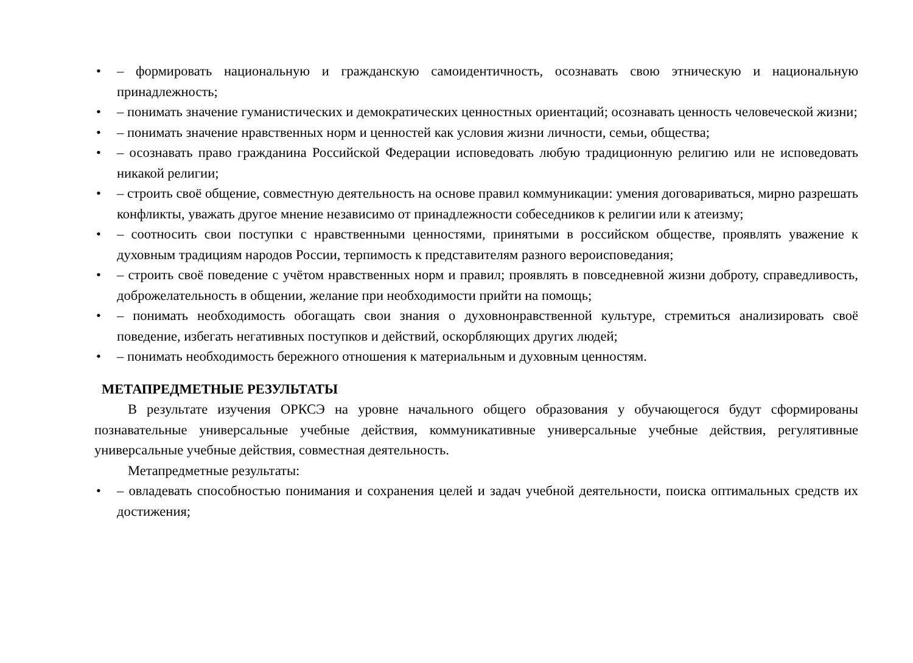• – формировать национальную и гражданскую самоидентичность, осознавать свою этническую и национальную принадлежность;
• – понимать значение гуманистических и демократических ценностных ориентаций; осознавать ценность человеческой жизни;
• – понимать значение нравственных норм и ценностей как условия жизни личности, семьи, общества;
• – осознавать право гражданина Российской Федерации исповедовать любую традиционную религию или не исповедовать никакой религии;
• – строить своё общение, совместную деятельность на основе правил коммуникации: умения договариваться, мирно разрешать конфликты, уважать другое мнение независимо от принадлежности собеседников к религии или к атеизму;
• – соотносить свои поступки с нравственными ценностями, принятыми в российском обществе, проявлять уважение к духовным традициям народов России, терпимость к представителям разного вероисповедания;
• – строить своё поведение с учётом нравственных норм и правил; проявлять в повседневной жизни доброту, справедливость, доброжелательность в общении, желание при необходимости прийти на помощь;
• – понимать необходимость обогащать свои знания о духовнонравственной культуре, стремиться анализировать своё поведение, избегать негативных поступков и действий, оскорбляющих других людей;
• – понимать необходимость бережного отношения к материальным и духовным ценностям.
МЕТАПРЕДМЕТНЫЕ РЕЗУЛЬТАТЫ
В результате изучения ОРКСЭ на уровне начального общего образования у обучающегося будут сформированы познавательные универсальные учебные действия, коммуникативные универсальные учебные действия, регулятивные универсальные учебные действия, совместная деятельность.
Метапредметные результаты:
• – овладевать способностью понимания и сохранения целей и задач учебной деятельности, поиска оптимальных средств их достижения;